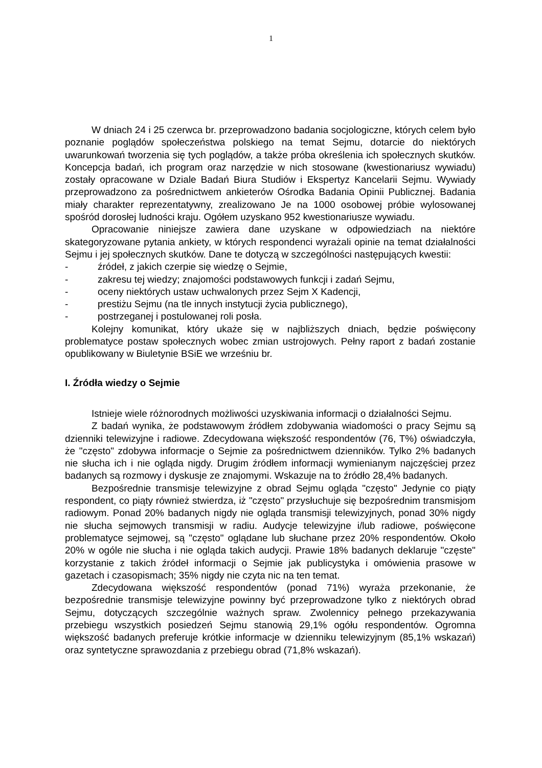1
W dniach 24 i 25 czerwca br. przeprowadzono badania socjologiczne, których celem było poznanie poglądów społeczeństwa polskiego na temat Sejmu, dotarcie do niektórych uwarunkowań tworzenia się tych poglądów, a także próba określenia ich społecznych skutków. Koncepcja badań, ich program oraz narzędzie w nich stosowane (kwestionariusz wywiadu) zostały opracowane w Dziale Badań Biura Studiów i Ekspertyz Kancelarii Sejmu. Wywiady przeprowadzono za pośrednictwem ankieterów Ośrodka Badania Opinii Publicznej. Badania miały charakter reprezentatywny, zrealizowano Je na 1000 osobowej próbie wylosowanej spośród dorosłej ludności kraju. Ogółem uzyskano 952 kwestionariusze wywiadu.
Opracowanie niniejsze zawiera dane uzyskane w odpowiedziach na niektóre skategoryzowane pytania ankiety, w których respondenci wyrażali opinie na temat działalności Sejmu i jej społecznych skutków. Dane te dotyczą w szczególności następujących kwestii:
- źródeł, z jakich czerpie się wiedzę o Sejmie,
- zakresu tej wiedzy; znajomości podstawowych funkcji i zadań Sejmu,
- oceny niektórych ustaw uchwalonych przez Sejm X Kadencji,
- prestiżu Sejmu (na tle innych instytucji życia publicznego),
- postrzeganej i postulowanej roli posła.
Kolejny komunikat, który ukaże się w najbliższych dniach, będzie poświęcony problematyce postaw społecznych wobec zmian ustrojowych. Pełny raport z badań zostanie opublikowany w Biuletynie BSiE we wrześniu br.
I. Źródła wiedzy o Sejmie
Istnieje wiele różnorodnych możliwości uzyskiwania informacji o działalności Sejmu.
Z badań wynika, że podstawowym źródłem zdobywania wiadomości o pracy Sejmu są dzienniki telewizyjne i radiowe. Zdecydowana większość respondentów (76, T%) oświadczyła, że "często" zdobywa informacje o Sejmie za pośrednictwem dzienników. Tylko 2% badanych nie słucha ich i nie ogląda nigdy. Drugim źródłem informacji wymienianym najczęściej przez badanych są rozmowy i dyskusje ze znajomymi. Wskazuje na to źródło 28,4% badanych.
Bezpośrednie transmisje telewizyjne z obrad Sejmu ogląda "często" Jedynie co piąty respondent, co piąty również stwierdza, iż "często" przysłuchuje się bezpośrednim transmisjom radiowym. Ponad 20% badanych nigdy nie ogląda transmisji telewizyjnych, ponad 30% nigdy nie słucha sejmowych transmisji w radiu. Audycje telewizyjne i/lub radiowe, poświęcone problematyce sejmowej, są "często" oglądane lub słuchane przez 20% respondentów. Około 20% w ogóle nie słucha i nie ogląda takich audycji. Prawie 18% badanych deklaruje "częste" korzystanie z takich źródeł informacji o Sejmie jak publicystyka i omówienia prasowe w gazetach i czasopismach; 35% nigdy nie czyta nic na ten temat.
Zdecydowana większość respondentów (ponad 71%) wyraża przekonanie, że bezpośrednie transmisje telewizyjne powinny być przeprowadzone tylko z niektórych obrad Sejmu, dotyczących szczególnie ważnych spraw. Zwolennicy pełnego przekazywania przebiegu wszystkich posiedzeń Sejmu stanowią 29,1% ogółu respondentów. Ogromna większość badanych preferuje krótkie informacje w dzienniku telewizyjnym (85,1% wskazań) oraz syntetyczne sprawozdania z przebiegu obrad (71,8% wskazań).